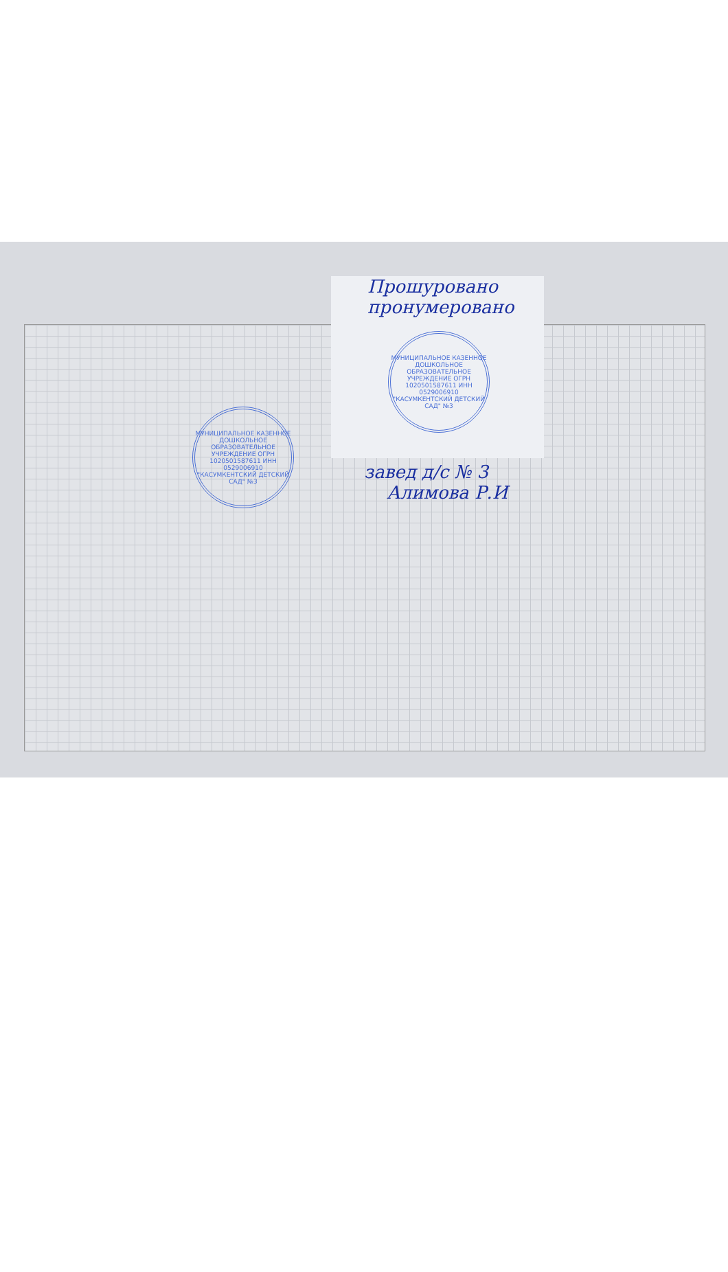Прошуровано
пронумеровано
МУНИЦИПАЛЬНОЕ КАЗЕННОЕ ДОШКОЛЬНОЕ ОБРАЗОВАТЕЛЬНОЕ УЧРЕЖДЕНИЕ ОГРН 1020501587611 ИНН 0529006910 "КАСУМКЕНТСКИЙ ДЕТСКИЙ САД" №3
МУНИЦИПАЛЬНОЕ КАЗЕННОЕ ДОШКОЛЬНОЕ ОБРАЗОВАТЕЛЬНОЕ УЧРЕЖДЕНИЕ ОГРН 1020501587611 ИНН 0529006910 "КАСУМКЕНТСКИЙ ДЕТСКИЙ САД" №3
завед д/с № 3
Алимова Р.И